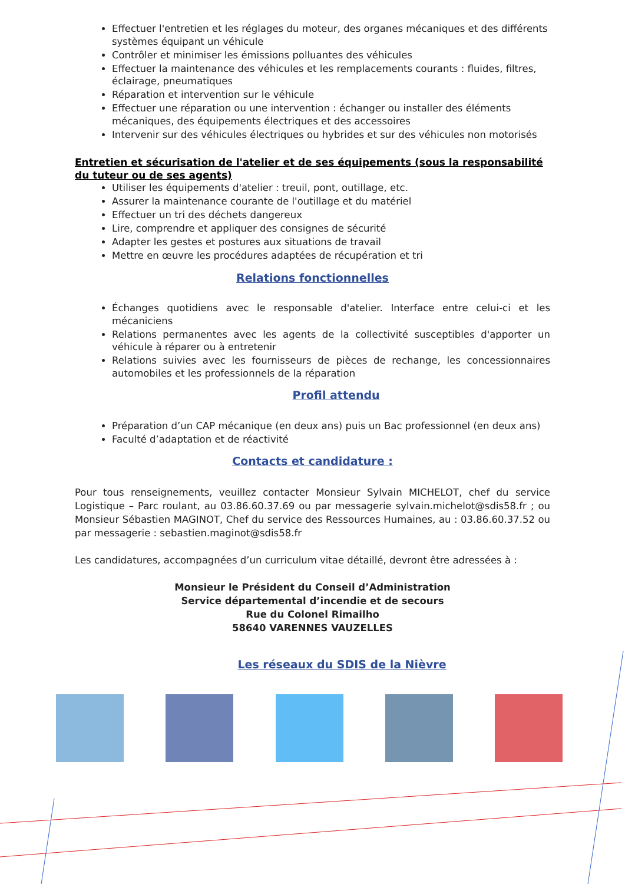Effectuer l'entretien et les réglages du moteur, des organes mécaniques et des différents systèmes équipant un véhicule
Contrôler et minimiser les émissions polluantes des véhicules
Effectuer la maintenance des véhicules et les remplacements courants : fluides, filtres, éclairage, pneumatiques
Réparation et intervention sur le véhicule
Effectuer une réparation ou une intervention : échanger ou installer des éléments mécaniques, des équipements électriques et des accessoires
Intervenir sur des véhicules électriques ou hybrides et sur des véhicules non motorisés
Entretien et sécurisation de l'atelier et de ses équipements (sous la responsabilité du tuteur ou de ses agents)
Utiliser les équipements d'atelier : treuil, pont, outillage, etc.
Assurer la maintenance courante de l'outillage et du matériel
Effectuer un tri des déchets dangereux
Lire, comprendre et appliquer des consignes de sécurité
Adapter les gestes et postures aux situations de travail
Mettre en œuvre les procédures adaptées de récupération et tri
Relations fonctionnelles
Échanges quotidiens avec le responsable d'atelier. Interface entre celui-ci et les mécaniciens
Relations permanentes avec les agents de la collectivité susceptibles d'apporter un véhicule à réparer ou à entretenir
Relations suivies avec les fournisseurs de pièces de rechange, les concessionnaires automobiles et les professionnels de la réparation
Profil attendu
Préparation d’un CAP mécanique (en deux ans) puis un Bac professionnel (en deux ans)
Faculté d’adaptation et de réactivité
Contacts et candidature :
Pour tous renseignements, veuillez contacter Monsieur Sylvain MICHELOT, chef du service Logistique – Parc roulant, au 03.86.60.37.69 ou par messagerie sylvain.michelot@sdis58.fr ; ou Monsieur Sébastien MAGINOT, Chef du service des Ressources Humaines, au : 03.86.60.37.52 ou par messagerie : sebastien.maginot@sdis58.fr
Les candidatures, accompagnées d’un curriculum vitae détaillé, devront être adressées à :
Monsieur le Président du Conseil d’Administration
Service départemental d’incendie et de secours
Rue du Colonel Rimailho
58640 VARENNES VAUZELLES
Les réseaux du SDIS de la Nièvre